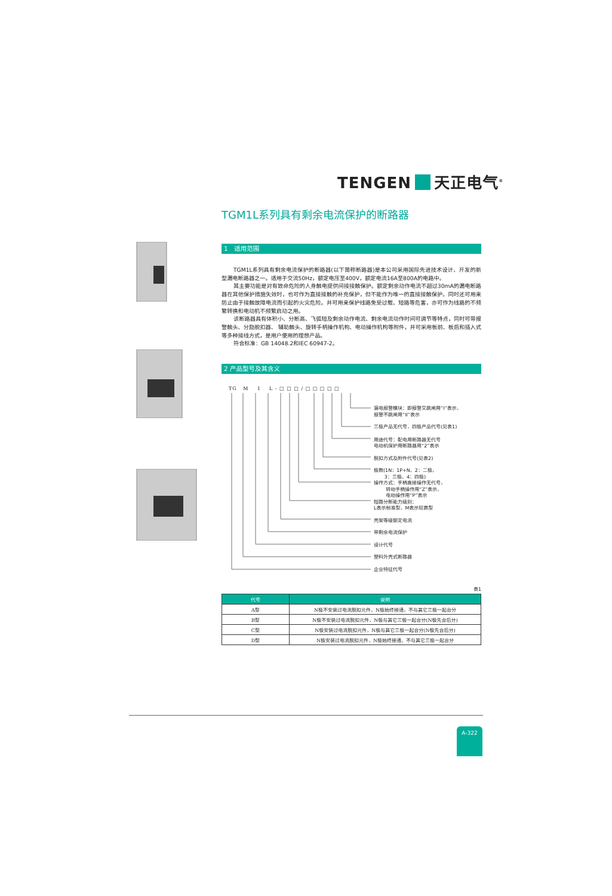TENGEN 天正电气<sup>®</sup>
TGM1L系列具有剩余电流保护的断路器
1　适用范围
TGM1L系列具有剩余电流保护的断路器(以下简称断路器)是本公司采用国际先进技术设计、开发的新型漏电断路器之一。适用于交流50Hz，额定电压至400V，额定电流16A至800A的电路中。
其主要功能是对有致命危险的人身触电提供间接接触保护。额定剩余动作电流不超过30mA的漏电断路器在其他保护措施失效时，也可作为直接接触的补充保护，但不能作为唯一的直接接触保护。同时还可用来防止由于接触故障电流而引起的火灾危险。并可用来保护线路免受过载、短路等危害，亦可作为线路的不频繁转换和电动机不频繁启动之用。
该断路器具有体积小、分断高、飞弧短及剩余动作电流、剩余电流动作时间可调节等特点，同时可带报警触头、分励脱扣器、 辅助触头、旋转手柄操作机构、电动操作机构等附件，并可采用板前、板后和插入式等多种接线方式，是用户使用的理想产品。
符合标准：GB 14048.2和IEC 60947-2。
2 产品型号及其含义
TG M 1 L - □ □ □ / □ □ □ □ □
漏电报警模块：即报警又跳闸用“I”表示，
报警不跳闸用“II”表示
三极产品无代号，四极产品代号(见表1)
用途代号：配电用断路器无代号
电动机保护用断路器用“2”表示
脱扣方式及附件代号(见表2)
极数(1N：1P+N、2：二极、
3：三极、4：四极)
操作方式：手柄直接操作无代号，
转动手柄操作用“Z”表示，
电动操作用“P”表示
短路分断能力级别：
L表示标准型，M表示较高型
壳架等级额定电流
带剩余电流保护
设计代号
塑料外壳式断路器
企业特征代号
表1
| 代号 | 说明 |
| --- | --- |
| A型 | N极不安装过电流脱扣元件，N极始终接通，不与其它三极一起合分 |
| B型 | N极不安装过电流脱扣元件，N极与其它三极一起合分(N极先合后分) |
| C型 | N极安装过电流脱扣元件，N极与其它三极一起合分(N极先合后分) |
| D型 | N极安装过电流脱扣元件，N极始终接通，不与其它三极一起合分 |
A-322